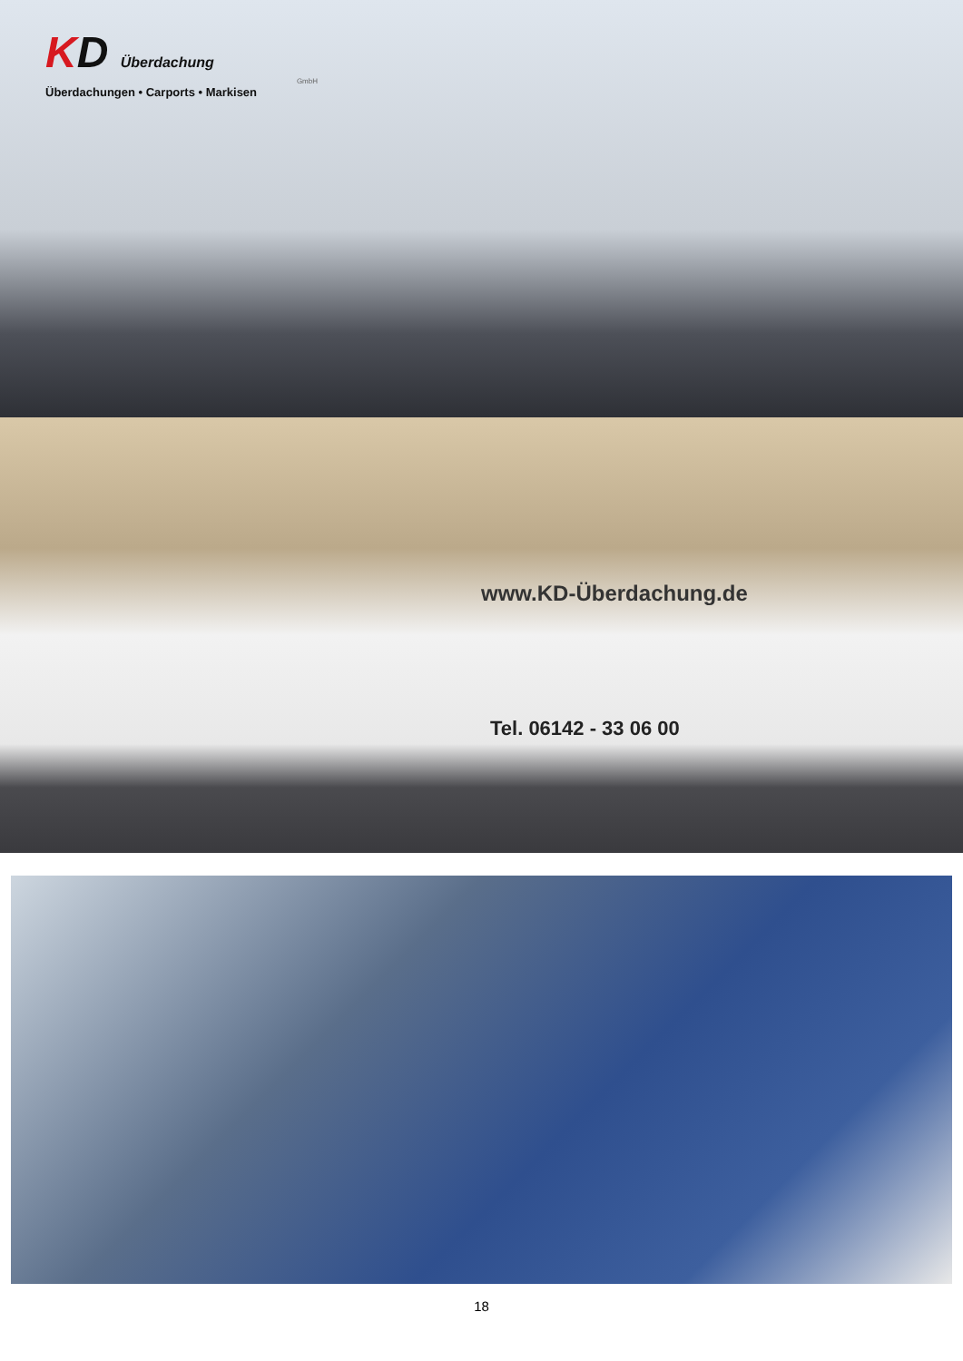KD Überdachung
GmbH
Überdachungen • Carports • Markisen
www.KD-Überdachung.de
Tel. 06142 - 33 06 00
18